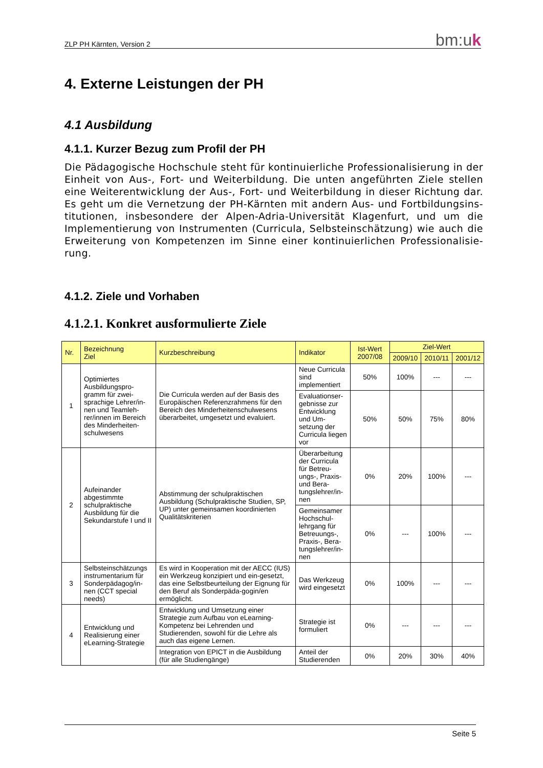ZLP PH Kärnten, Version 2 bm:uk
4. Externe Leistungen der PH
4.1 Ausbildung
4.1.1. Kurzer Bezug zum Profil der PH
Die Pädagogische Hochschule steht für kontinuierliche Professionalisierung in der Einheit von Aus-, Fort- und Weiterbildung. Die unten angeführten Ziele stellen eine Weiterentwicklung der Aus-, Fort- und Weiterbildung in dieser Richtung dar. Es geht um die Vernetzung der PH-Kärnten mit andern Aus- und Fortbildungsins-titutionen, insbesondere der Alpen-Adria-Universität Klagenfurt, und um die Implementierung von Instrumenten (Curricula, Selbsteinschätzung) wie auch die Erweiterung von Kompetenzen im Sinne einer kontinuierlichen Professionalisie-rung.
4.1.2. Ziele und Vorhaben
4.1.2.1. Konkret ausformulierte Ziele
| Nr. | Bezeichnung Ziel | Kurzbeschreibung | Indikator | Ist-Wert 2007/08 | Ziel-Wert | | |
| --- | --- | --- | --- | --- | --- | --- | --- |
| | | | | | 2009/10 | 2010/11 | 2001/12 |
| 1 | Optimiertes Ausbildungspro-gramm für zwei-sprachige Lehrer/in-nen und Teamleh-rer/innen im Bereich des Minderheiten-schulwesens | Die Curricula werden auf der Basis des Europäischen Referenzrahmens für den Bereich des Minderheitenschulwesens überarbeitet, umgesetzt und evaluiert. | Neue Curricula sind implementiert | 50% | 100% | --- | --- |
| | | | Evaluationser-gebnisse zur Entwicklung und Um-setzung der Curricula liegen vor | 50% | 50% | 75% | 80% |
| 2 | Aufeinander abgestimmte schulpraktische Ausbildung für die Sekundarstufe I und II | Abstimmung der schulpraktischen Ausbildung (Schulpraktische Studien, SP, UP) unter gemeinsamen koordinierten Qualitätskriterien | Überarbeitung der Curricula für Betreu-ungs-, Praxis- und Bera-tungslehrer/in-nen | 0% | 20% | 100% | --- |
| | | | Gemeinsamer Hochschul-lehrgang für Betreuungs-, Praxis-, Bera-tungslehrer/in-nen | 0% | --- | 100% | --- |
| 3 | Selbsteinschätzungs instrumentarium für Sonderpädagog/in-nen (CCT special needs) | Es wird in Kooperation mit der AECC (IUS) ein Werkzeug konzipiert und ein-gesetzt, das eine Selbstbeurteilung der Eignung für den Beruf als Sonderpäda-gogin/en ermöglicht. | Das Werkzeug wird eingesetzt | 0% | 100% | --- | --- |
| 4 | Entwicklung und Realisierung einer eLearning-Strategie | Entwicklung und Umsetzung einer Strategie zum Aufbau von eLearning-Kompetenz bei Lehrenden und Studierenden, sowohl für die Lehre als auch das eigene Lernen. | Strategie ist formuliert | 0% | --- | --- | --- |
| | | Integration von EPICT in die Ausbildung (für alle Studiengänge) | Anteil der Studierenden | 0% | 20% | 30% | 40% |
Seite 5